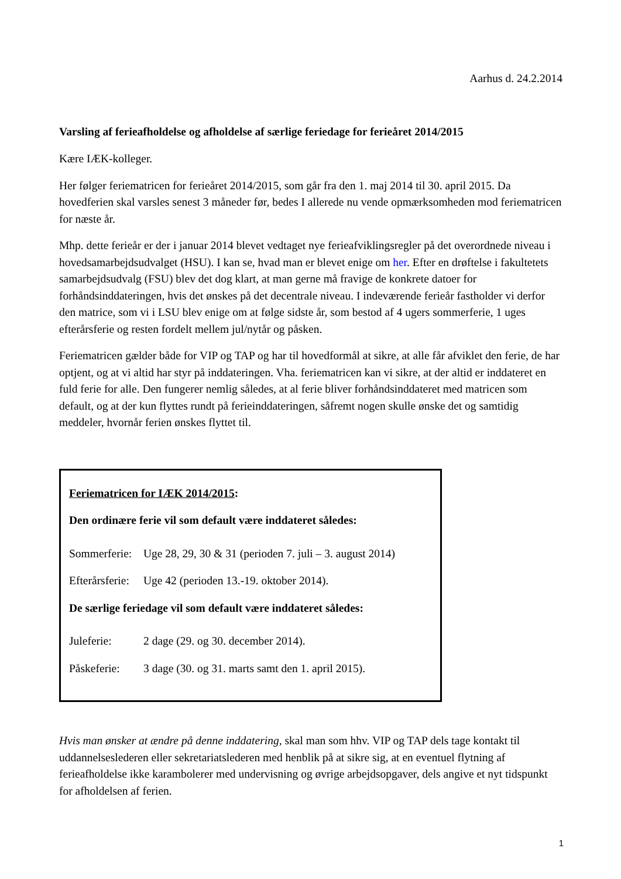Aarhus d. 24.2.2014
Varsling af ferieafholdelse og afholdelse af særlige feriedage for ferieåret 2014/2015
Kære IÆK-kolleger.
Her følger feriematricen for ferieåret 2014/2015, som går fra den 1. maj 2014 til 30. april 2015. Da hovedferien skal varsles senest 3 måneder før, bedes I allerede nu vende opmærksomheden mod feriematricen for næste år.
Mhp. dette ferieår er der i januar 2014 blevet vedtaget nye ferieafviklingsregler på det overordnede niveau i hovedsamarbejdsudvalget (HSU). I kan se, hvad man er blevet enige om her. Efter en drøftelse i fakultetets samarbejdsudvalg (FSU) blev det dog klart, at man gerne må fravige de konkrete datoer for forhåndsinddateringen, hvis det ønskes på det decentrale niveau. I indeværende ferieår fastholder vi derfor den matrice, som vi i LSU blev enige om at følge sidste år, som bestod af 4 ugers sommerferie, 1 uges efterårsferie og resten fordelt mellem jul/nytår og påsken.
Feriematricen gælder både for VIP og TAP og har til hovedformål at sikre, at alle får afviklet den ferie, de har optjent, og at vi altid har styr på inddateringen. Vha. feriematricen kan vi sikre, at der altid er inddateret en fuld ferie for alle. Den fungerer nemlig således, at al ferie bliver forhåndsinddateret med matricen som default, og at der kun flyttes rundt på ferieinddateringen, såfremt nogen skulle ønske det og samtidig meddeler, hvornår ferien ønskes flyttet til.
Feriematricen for IÆK 2014/2015:
Den ordinære ferie vil som default være inddateret således:
Sommerferie: Uge 28, 29, 30 & 31 (perioden 7. juli – 3. august 2014)
Efterårsferie: Uge 42 (perioden 13.-19. oktober 2014).
De særlige feriedage vil som default være inddateret således:
Juleferie: 2 dage (29. og 30. december 2014).
Påskeferie: 3 dage (30. og 31. marts samt den 1. april 2015).
Hvis man ønsker at ændre på denne inddatering, skal man som hhv. VIP og TAP dels tage kontakt til uddannelseslederen eller sekretariatslederen med henblik på at sikre sig, at en eventuel flytning af ferieafholdelse ikke karambolerer med undervisning og øvrige arbejdsopgaver, dels angive et nyt tidspunkt for afholdelsen af ferien.
1